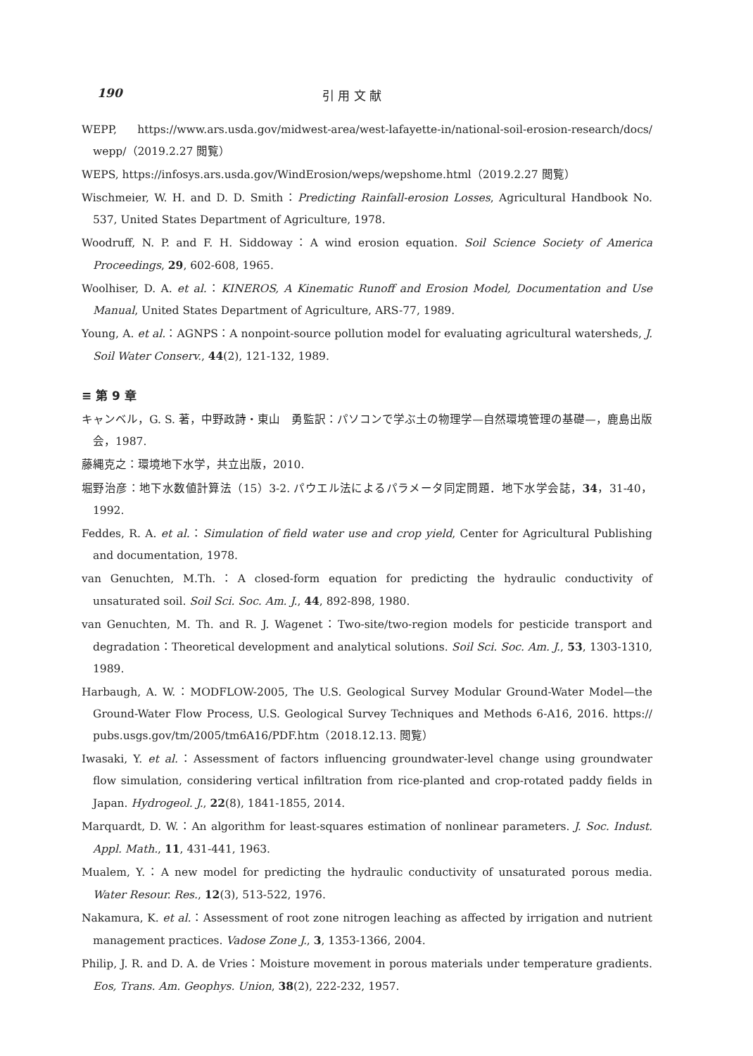190 引 用 文 献
WEPP, https://www.ars.usda.gov/midwest-area/west-lafayette-in/national-soil-erosion-research/docs/ wepp/（2019.2.27 閲覧）
WEPS, https://infosys.ars.usda.gov/WindErosion/weps/wepshome.html（2019.2.27 閲覧）
Wischmeier, W. H. and D. D. Smith：Predicting Rainfall-erosion Losses, Agricultural Handbook No. 537, United States Department of Agriculture, 1978.
Woodruff, N. P. and F. H. Siddoway：A wind erosion equation. Soil Science Society of America Proceedings, 29, 602-608, 1965.
Woolhiser, D. A. et al.：KINEROS, A Kinematic Runoff and Erosion Model, Documentation and Use Manual, United States Department of Agriculture, ARS-77, 1989.
Young, A. et al.：AGNPS：A nonpoint-source pollution model for evaluating agricultural watersheds, J. Soil Water Conserv., 44(2), 121-132, 1989.
≡ 第 9 章
キャンベル，G. S. 著，中野政詩・東山　勇監訳：パソコンで学ぶ土の物理学—自然環境管理の基礎—，鹿島出版会，1987.
藤縄克之：環境地下水学，共立出版，2010.
堀野治彦：地下水数値計算法（15）3-2. パウエル法によるパラメータ同定問題．地下水学会誌，34，31-40，1992.
Feddes, R. A. et al.：Simulation of field water use and crop yield, Center for Agricultural Publishing and documentation, 1978.
van Genuchten, M.Th.：A closed-form equation for predicting the hydraulic conductivity of unsaturated soil. Soil Sci. Soc. Am. J., 44, 892-898, 1980.
van Genuchten, M. Th. and R. J. Wagenet：Two-site/two-region models for pesticide transport and degradation：Theoretical development and analytical solutions. Soil Sci. Soc. Am. J., 53, 1303-1310, 1989.
Harbaugh, A. W.：MODFLOW-2005, The U.S. Geological Survey Modular Ground-Water Model—the Ground-Water Flow Process, U.S. Geological Survey Techniques and Methods 6-A16, 2016. https:// pubs.usgs.gov/tm/2005/tm6A16/PDF.htm（2018.12.13. 閲覧）
Iwasaki, Y. et al.：Assessment of factors influencing groundwater-level change using groundwater flow simulation, considering vertical infiltration from rice-planted and crop-rotated paddy fields in Japan. Hydrogeol. J., 22(8), 1841-1855, 2014.
Marquardt, D. W.：An algorithm for least-squares estimation of nonlinear parameters. J. Soc. Indust. Appl. Math., 11, 431-441, 1963.
Mualem, Y.：A new model for predicting the hydraulic conductivity of unsaturated porous media. Water Resour. Res., 12(3), 513-522, 1976.
Nakamura, K. et al.：Assessment of root zone nitrogen leaching as affected by irrigation and nutrient management practices. Vadose Zone J., 3, 1353-1366, 2004.
Philip, J. R. and D. A. de Vries：Moisture movement in porous materials under temperature gradients. Eos, Trans. Am. Geophys. Union, 38(2), 222-232, 1957.